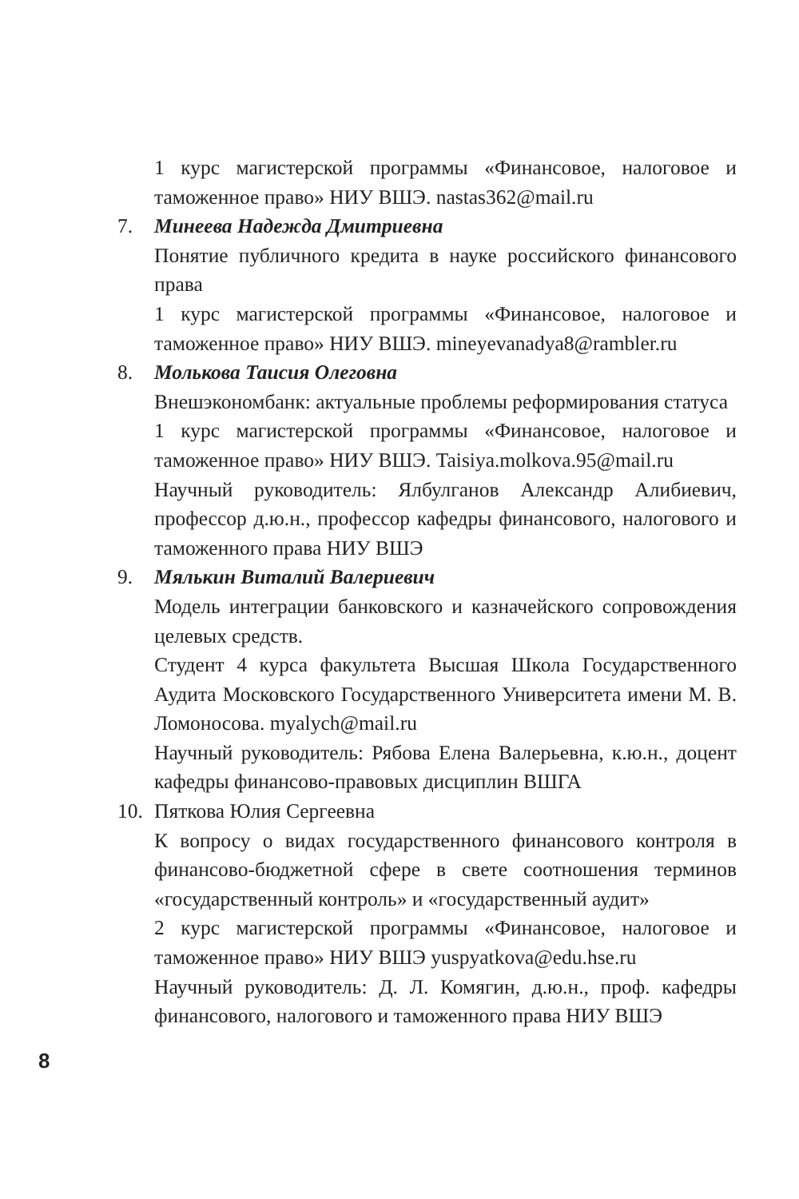1 курс магистерской программы «Финансовое, налоговое и таможенное право» НИУ ВШЭ. nastas362@mail.ru
7. Минеева Надежда Дмитриевна
Понятие публичного кредита в науке российского финансового права
1 курс магистерской программы «Финансовое, налоговое и таможенное право» НИУ ВШЭ. mineyevanadya8@rambler.ru
8. Молькова Таисия Олеговна
Внешэкономбанк: актуальные проблемы реформирования статуса
1 курс магистерской программы «Финансовое, налоговое и таможенное право» НИУ ВШЭ. Taisiya.molkova.95@mail.ru
Научный руководитель: Ялбулганов Александр Алибиевич, профессор д.ю.н., профессор кафедры финансового, налогового и таможенного права НИУ ВШЭ
9. Мялькин Виталий Валериевич
Модель интеграции банковского и казначейского сопровождения целевых средств.
Студент 4 курса факультета Высшая Школа Государственного Аудита Московского Государственного Университета имени М. В. Ломоносова. myalych@mail.ru
Научный руководитель: Рябова Елена Валерьевна, к.ю.н., доцент кафедры финансово-правовых дисциплин ВШГА
10. Пяткова Юлия Сергеевна
К вопросу о видах государственного финансового контроля в финансово-бюджетной сфере в свете соотношения терминов «государственный контроль» и «государственный аудит»
2 курс магистерской программы «Финансовое, налоговое и таможенное право» НИУ ВШЭ yuspyatkova@edu.hse.ru
Научный руководитель: Д. Л. Комягин, д.ю.н., проф. кафедры финансового, налогового и таможенного права НИУ ВШЭ
8